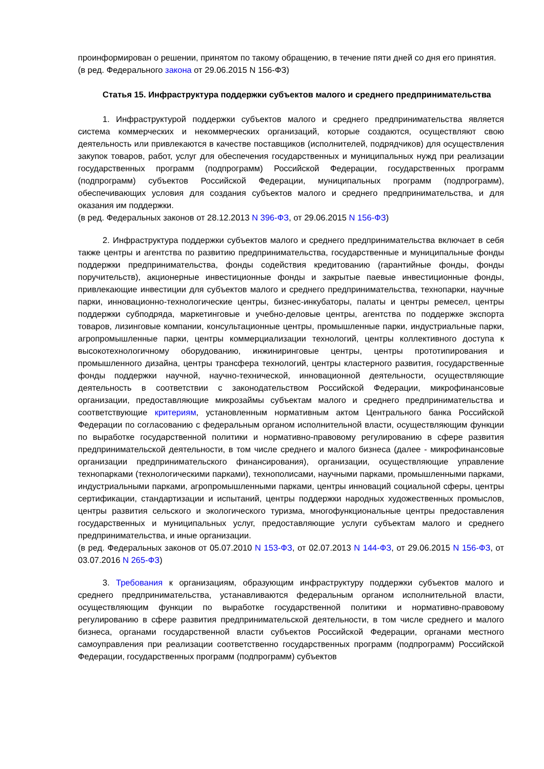проинформирован о решении, принятом по такому обращению, в течение пяти дней со дня его принятия.
(в ред. Федерального закона от 29.06.2015 N 156-ФЗ)
Статья 15. Инфраструктура поддержки субъектов малого и среднего предпринимательства
1. Инфраструктурой поддержки субъектов малого и среднего предпринимательства является система коммерческих и некоммерческих организаций, которые создаются, осуществляют свою деятельность или привлекаются в качестве поставщиков (исполнителей, подрядчиков) для осуществления закупок товаров, работ, услуг для обеспечения государственных и муниципальных нужд при реализации государственных программ (подпрограмм) Российской Федерации, государственных программ (подпрограмм) субъектов Российской Федерации, муниципальных программ (подпрограмм), обеспечивающих условия для создания субъектов малого и среднего предпринимательства, и для оказания им поддержки.
(в ред. Федеральных законов от 28.12.2013 N 396-ФЗ, от 29.06.2015 N 156-ФЗ)
2. Инфраструктура поддержки субъектов малого и среднего предпринимательства включает в себя также центры и агентства по развитию предпринимательства, государственные и муниципальные фонды поддержки предпринимательства, фонды содействия кредитованию (гарантийные фонды, фонды поручительств), акционерные инвестиционные фонды и закрытые паевые инвестиционные фонды, привлекающие инвестиции для субъектов малого и среднего предпринимательства, технопарки, научные парки, инновационно-технологические центры, бизнес-инкубаторы, палаты и центры ремесел, центры поддержки субподряда, маркетинговые и учебно-деловые центры, агентства по поддержке экспорта товаров, лизинговые компании, консультационные центры, промышленные парки, индустриальные парки, агропромышленные парки, центры коммерциализации технологий, центры коллективного доступа к высокотехнологичному оборудованию, инжиниринговые центры, центры прототипирования и промышленного дизайна, центры трансфера технологий, центры кластерного развития, государственные фонды поддержки научной, научно-технической, инновационной деятельности, осуществляющие деятельность в соответствии с законодательством Российской Федерации, микрофинансовые организации, предоставляющие микрозаймы субъектам малого и среднего предпринимательства и соответствующие критериям, установленным нормативным актом Центрального банка Российской Федерации по согласованию с федеральным органом исполнительной власти, осуществляющим функции по выработке государственной политики и нормативно-правовому регулированию в сфере развития предпринимательской деятельности, в том числе среднего и малого бизнеса (далее - микрофинансовые организации предпринимательского финансирования), организации, осуществляющие управление технопарками (технологическими парками), технополисами, научными парками, промышленными парками, индустриальными парками, агропромышленными парками, центры инноваций социальной сферы, центры сертификации, стандартизации и испытаний, центры поддержки народных художественных промыслов, центры развития сельского и экологического туризма, многофункциональные центры предоставления государственных и муниципальных услуг, предоставляющие услуги субъектам малого и среднего предпринимательства, и иные организации.
(в ред. Федеральных законов от 05.07.2010 N 153-ФЗ, от 02.07.2013 N 144-ФЗ, от 29.06.2015 N 156-ФЗ, от 03.07.2016 N 265-ФЗ)
3. Требования к организациям, образующим инфраструктуру поддержки субъектов малого и среднего предпринимательства, устанавливаются федеральным органом исполнительной власти, осуществляющим функции по выработке государственной политики и нормативно-правовому регулированию в сфере развития предпринимательской деятельности, в том числе среднего и малого бизнеса, органами государственной власти субъектов Российской Федерации, органами местного самоуправления при реализации соответственно государственных программ (подпрограмм) Российской Федерации, государственных программ (подпрограмм) субъектов